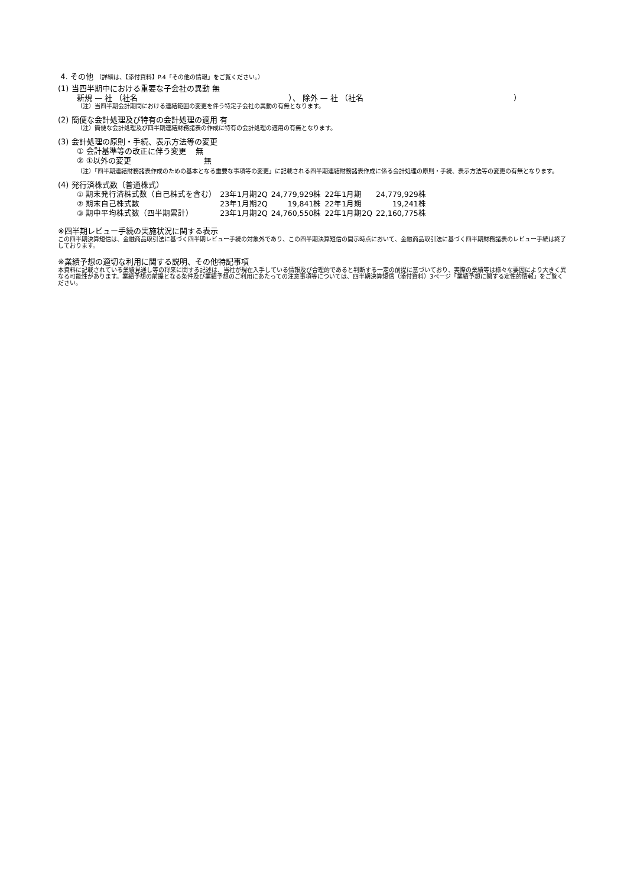4. その他 （詳細は、【添付資料】P.4「その他の情報」をご覧ください。）
(1) 当四半期中における重要な子会社の異動 無
新規 — 社 （社名 ）、 除外 — 社 （社名 ）
（注）当四半期会計期間における連結範囲の変更を伴う特定子会社の異動の有無となります。
(2) 簡便な会計処理及び特有の会計処理の適用 有
（注）簡便な会計処理及び四半期連結財務諸表の作成に特有の会計処理の適用の有無となります。
(3) 会計処理の原則・手続、表示方法等の変更
① 会計基準等の改正に伴う変更 無
② ①以外の変更 無
（注）「四半期連結財務諸表作成のための基本となる重要な事項等の変更」に記載される四半期連結財務諸表作成に係る会計処理の原則・手続、表示方法等の変更の有無となります。
(4) 発行済株式数（普通株式）
| ① 期末発行済株式数（自己株式を含む） | 23年1月期2Q | 24,779,929株 | 22年1月期 | 24,779,929株 |
| ② 期末自己株式数 | 23年1月期2Q | 19,841株 | 22年1月期 | 19,241株 |
| ③ 期中平均株式数（四半期累計） | 23年1月期2Q | 24,760,550株 | 22年1月期2Q | 22,160,775株 |
※四半期レビュー手続の実施状況に関する表示
この四半期決算短信は、金融商品取引法に基づく四半期レビュー手続の対象外であり、この四半期決算短信の開示時点において、金融商品取引法に基づく四半期財務諸表のレビュー手続は終了しております。
※業績予想の適切な利用に関する説明、その他特記事項
本資料に記載されている業績見通し等の将来に関する記述は、当社が現在入手している情報及び合理的であると判断する一定の前提に基づいており、実際の業績等は様々な要因により大きく異なる可能性があります。業績予想の前提となる条件及び業績予想のご利用にあたっての注意事項等については、四半期決算短信（添付資料）3ページ「業績予想に関する定性的情報」をご覧ください。